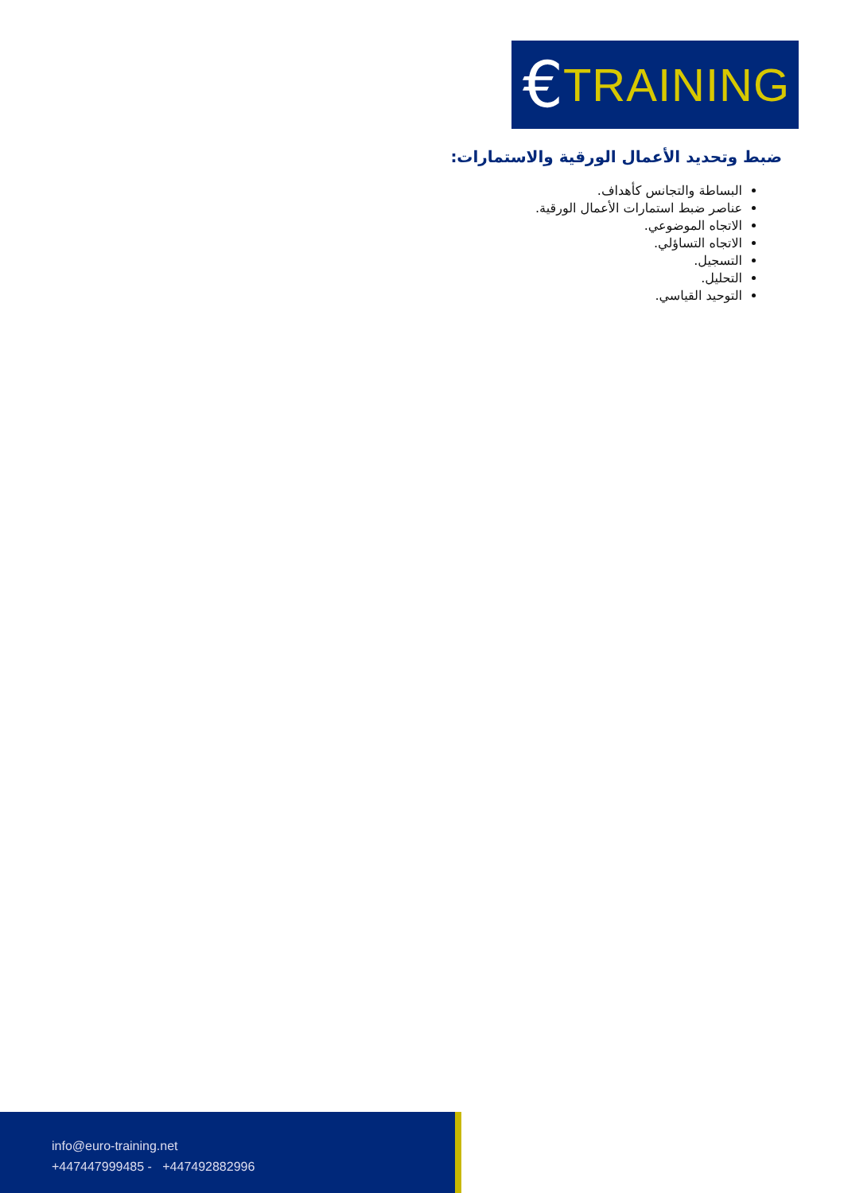€ TRAINING
ضبط وتحديد الأعمال الورقية والاستمارات:
البساطة والتجانس كأهداف.
عناصر ضبط استمارات الأعمال الورقية.
الاتجاه الموضوعي.
الاتجاه التساؤلي.
التسجيل.
التحليل.
التوحيد القياسي.
info@euro-training.net
+447447999485 - +447492882996